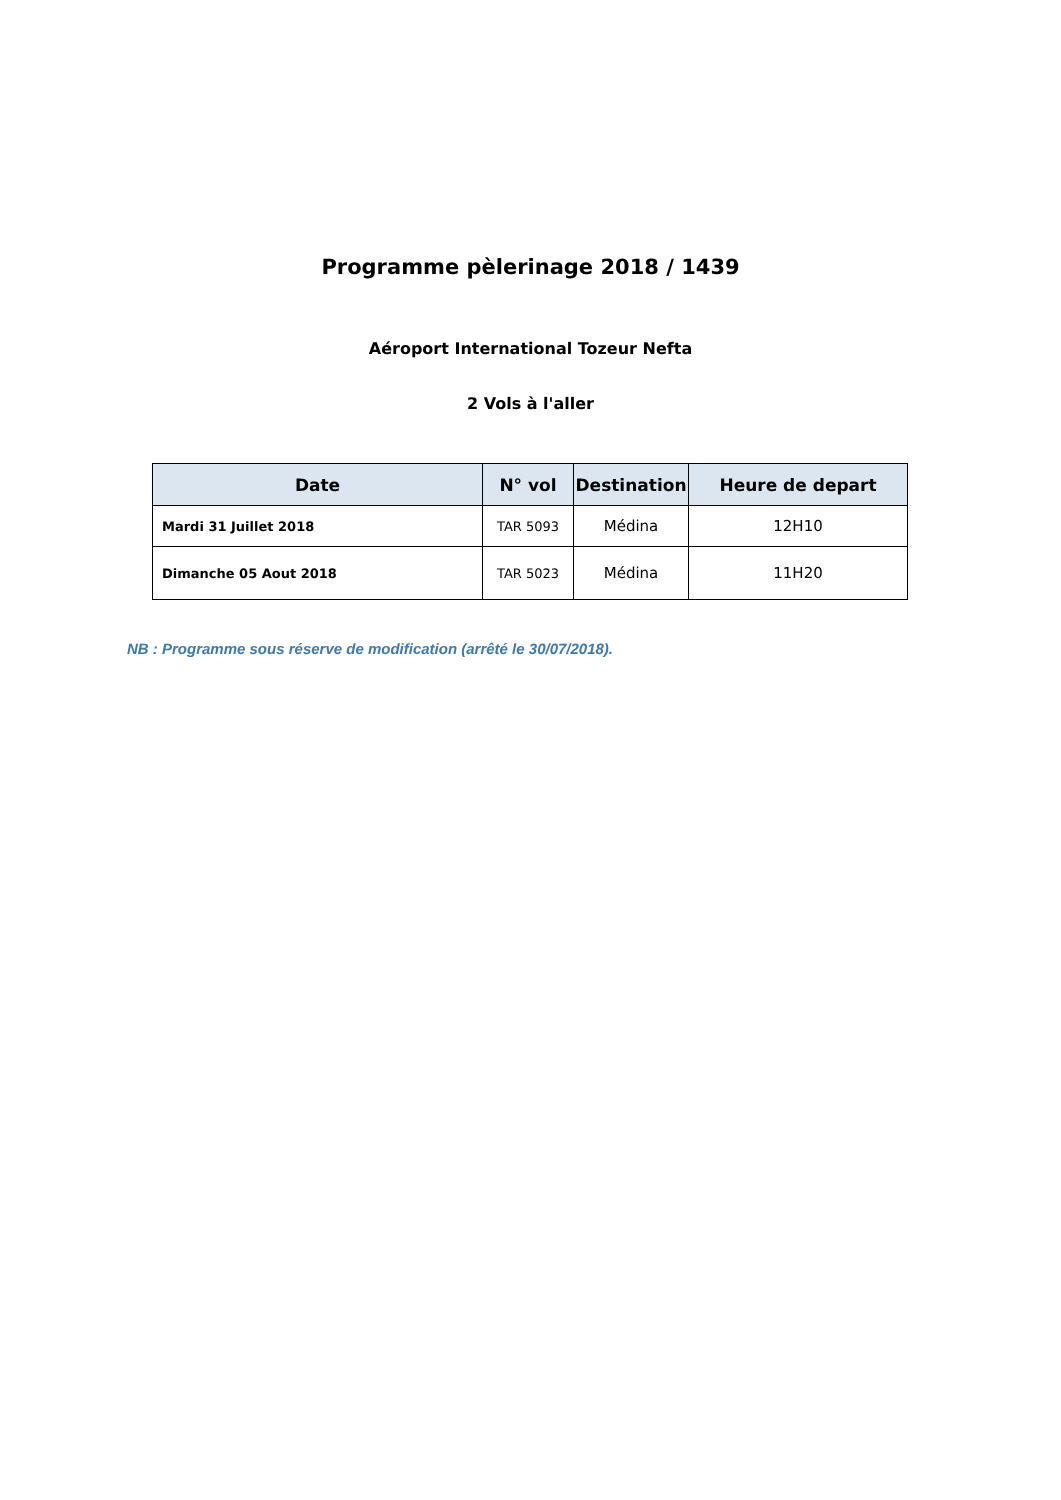Programme pèlerinage 2018 / 1439
Aéroport International Tozeur Nefta
2 Vols à l'aller
| Date | N° vol | Destination | Heure de depart |
| --- | --- | --- | --- |
| Mardi 31 Juillet 2018 | TAR 5093 | Médina | 12H10 |
| Dimanche 05 Aout 2018 | TAR 5023 | Médina | 11H20 |
NB : Programme sous réserve de modification (arrêté le 30/07/2018).